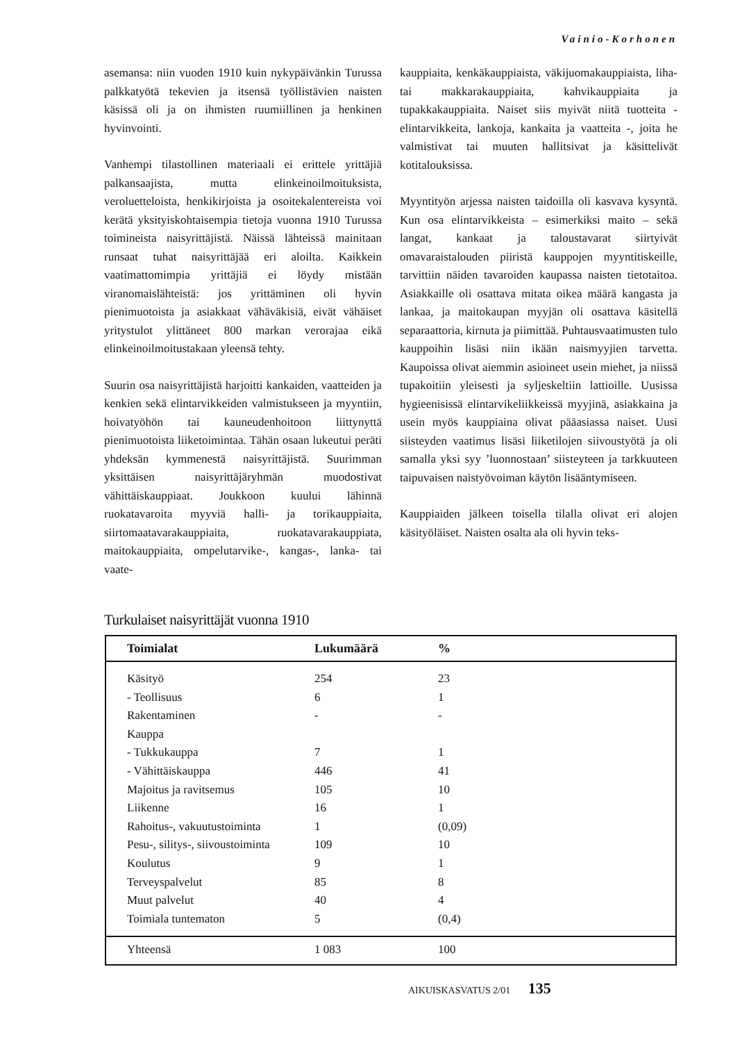Vainio-Korhonen
asemansa: niin vuoden 1910 kuin nykypäivänkin Turussa palkkatyötä tekevien ja itsensä työllistävien naisten käsissä oli ja on ihmisten ruumiillinen ja henkinen hyvinvointi.
Vanhempi tilastollinen materiaali ei erittele yrittäjiä palkansaajista, mutta elinkeinoilmoituksista, veroluetteloista, henkikirjoista ja osoitekalentereista voi kerätä yksityiskohtaisempia tietoja vuonna 1910 Turussa toimineista naisyrittäjistä. Näissä lähteissä mainitaan runsaat tuhat naisyrittäjää eri aloilta. Kaikkein vaatimattomimpia yrittäjiä ei löydy mistään viranomaislähteistä: jos yrittäminen oli hyvin pienimuotoista ja asiakkaat vähäväkisiä, eivät vähäiset yritystulot ylittäneet 800 markan verorajaa eikä elinkeinoilmoitustakaan yleensä tehty.
Suurin osa naisyrittäjistä harjoitti kankaiden, vaatteiden ja kenkien sekä elintarvikkeiden valmistukseen ja myyntiin, hoivatyöhön tai kauneudenhoitoon liittynyttä pienimuotoista liiketoimintaa. Tähän osaan lukeutui peräti yhdeksän kymmenestä naisyrittäjistä. Suurimman yksittäisen naisyrittäjäryhmän muodostivat vähittäiskauppiaat. Joukkoon kuului lähinnä ruokatavaroita myyviä halli- ja torikauppiaita, siirtomaatavarakauppiaita, ruokatavarakauppiata, maitokauppiaita, ompelutarvike-, kangas-, lanka- tai vaate-
kauppiaita, kenkäkauppiaista, väkijuomakauppiaista, liha- tai makkarakauppiaita, kahvikauppiaita ja tupakkakauppiaita. Naiset siis myivät niitä tuotteita - elintarvikkeita, lankoja, kankaita ja vaatteita -, joita he valmistivat tai muuten hallitsivat ja käsittelivät kotitalouksissa.
Myyntityön arjessa naisten taidoilla oli kasvava kysyntä. Kun osa elintarvikkeista – esimerkiksi maito – sekä langat, kankaat ja taloustavarat siirtyivät omavaraistalouden piiristä kauppojen myyntitiskeille, tarvittiin näiden tavaroiden kaupassa naisten tietotaitoa. Asiakkaille oli osattava mitata oikea määrä kangasta ja lankaa, ja maitokaupan myyjän oli osattava käsitellä separaattoria, kirnuta ja piimittää. Puhtausvaatimusten tulo kauppoihin lisäsi niin ikään naismyyjien tarvetta. Kaupoissa olivat aiemmin asioineet usein miehet, ja niissä tupakoitiin yleisesti ja syljeskeltiin lattioille. Uusissa hygieenisissä elintarvikeliikkeissä myyjinä, asiakkaina ja usein myös kauppiaina olivat pääasiassa naiset. Uusi siisteyden vaatimus lisäsi liiketilojen siivoustyötä ja oli samalla yksi syy ’luonnostaan’ siisteyteen ja tarkkuuteen taipuvaisen naistyövoiman käytön lisääntymiseen.
Kauppiaiden jälkeen toisella tilalla olivat eri alojen käsityöläiset. Naisten osalta ala oli hyvin teks-
Turkulaiset naisyrittäjät vuonna 1910
| Toimialat | Lukumäärä | % |
| --- | --- | --- |
| Käsityö | 254 | 23 |
| - Teollisuus | 6 | 1 |
| Rakentaminen | - | - |
| Kauppa | | |
| - Tukkukauppa | 7 | 1 |
| - Vähittäiskauppa | 446 | 41 |
| Majoitus ja ravitsemus | 105 | 10 |
| Liikenne | 16 | 1 |
| Rahoitus-, vakuutustoiminta | 1 | (0,09) |
| Pesu-, silitys-, siivoustoiminta | 109 | 10 |
| Koulutus | 9 | 1 |
| Terveyspalvelut | 85 | 8 |
| Muut palvelut | 40 | 4 |
| Toimiala tuntematon | 5 | (0,4) |
| Yhteensä | 1 083 | 100 |
AIKUISKASVATUS 2/01 135